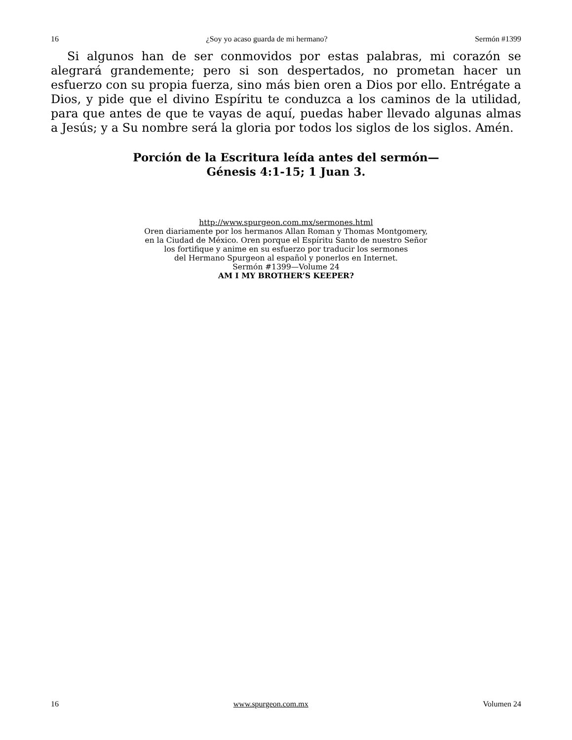16 ¿Soy yo acaso guarda de mi hermano? Sermón #1399
Si algunos han de ser conmovidos por estas palabras, mi corazón se alegrará grandemente; pero si son despertados, no prometan hacer un esfuerzo con su propia fuerza, sino más bien oren a Dios por ello. Entrégate a Dios, y pide que el divino Espíritu te conduzca a los caminos de la utilidad, para que antes de que te vayas de aquí, puedas haber llevado algunas almas a Jesús; y a Su nombre será la gloria por todos los siglos de los siglos. Amén.
Porción de la Escritura leída antes del sermón—
Génesis 4:1-15; 1 Juan 3.
http://www.spurgeon.com.mx/sermones.html
Oren diariamente por los hermanos Allan Roman y Thomas Montgomery,
en la Ciudad de México. Oren porque el Espíritu Santo de nuestro Señor
los fortifique y anime en su esfuerzo por traducir los sermones
del Hermano Spurgeon al español y ponerlos en Internet.
Sermón #1399—Volume 24
AM I MY BROTHER’S KEEPER?
16 www.spurgeon.com.mx Volumen 24